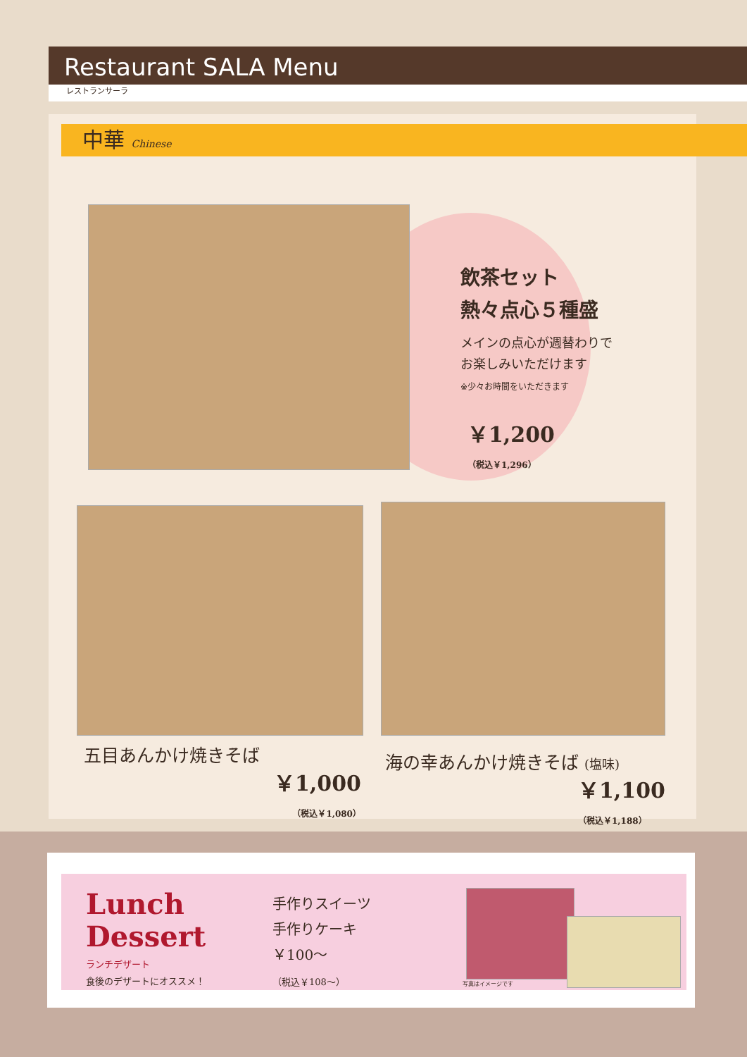Restaurant SALA Menu
レストランサーラ
中華 Chinese
飲茶セット
熱々点心５種盛
メインの点心が週替わりで
お楽しみいただけます
※少々お時間をいただきます
￥1,200
（税込￥1,296）
五目あんかけ焼きそば
￥1,000
（税込￥1,080）
海の幸あんかけ焼きそば (塩味)
￥1,100
（税込￥1,188）
Lunch
Dessert
ランチデザート
食後のデザートにオススメ！
手作りスイーツ
手作りケーキ
￥100～
（税込￥108～）
写真はイメージです